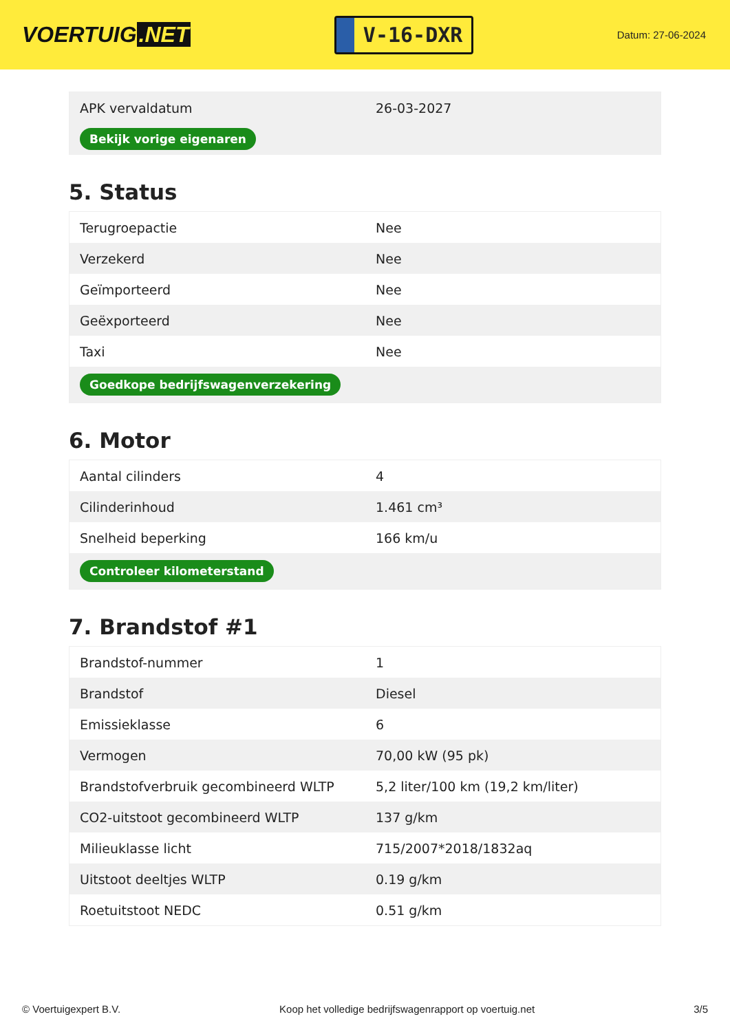VOERTUIG.NET
V-16-DXR
Datum: 27-06-2024
| APK vervaldatum | 26-03-2027 |
| Bekijk vorige eigenaren | |
5. Status
| Terugroepactie | Nee |
| Verzekerd | Nee |
| Geïmporteerd | Nee |
| Geëxporteerd | Nee |
| Taxi | Nee |
| Goedkope bedrijfswagenverzekering | |
6. Motor
| Aantal cilinders | 4 |
| Cilinderinhoud | 1.461 cm³ |
| Snelheid beperking | 166 km/u |
| Controleer kilometerstand | |
7. Brandstof #1
| Brandstof-nummer | 1 |
| Brandstof | Diesel |
| Emissieklasse | 6 |
| Vermogen | 70,00 kW (95 pk) |
| Brandstofverbruik gecombineerd WLTP | 5,2 liter/100 km (19,2 km/liter) |
| CO2-uitstoot gecombineerd WLTP | 137 g/km |
| Milieuklasse licht | 715/2007*2018/1832aq |
| Uitstoot deeltjes WLTP | 0.19 g/km |
| Roetuitstoot NEDC | 0.51 g/km |
© Voertuigexpert B.V. Koop het volledige bedrijfswagenrapport op voertuig.net 3/5